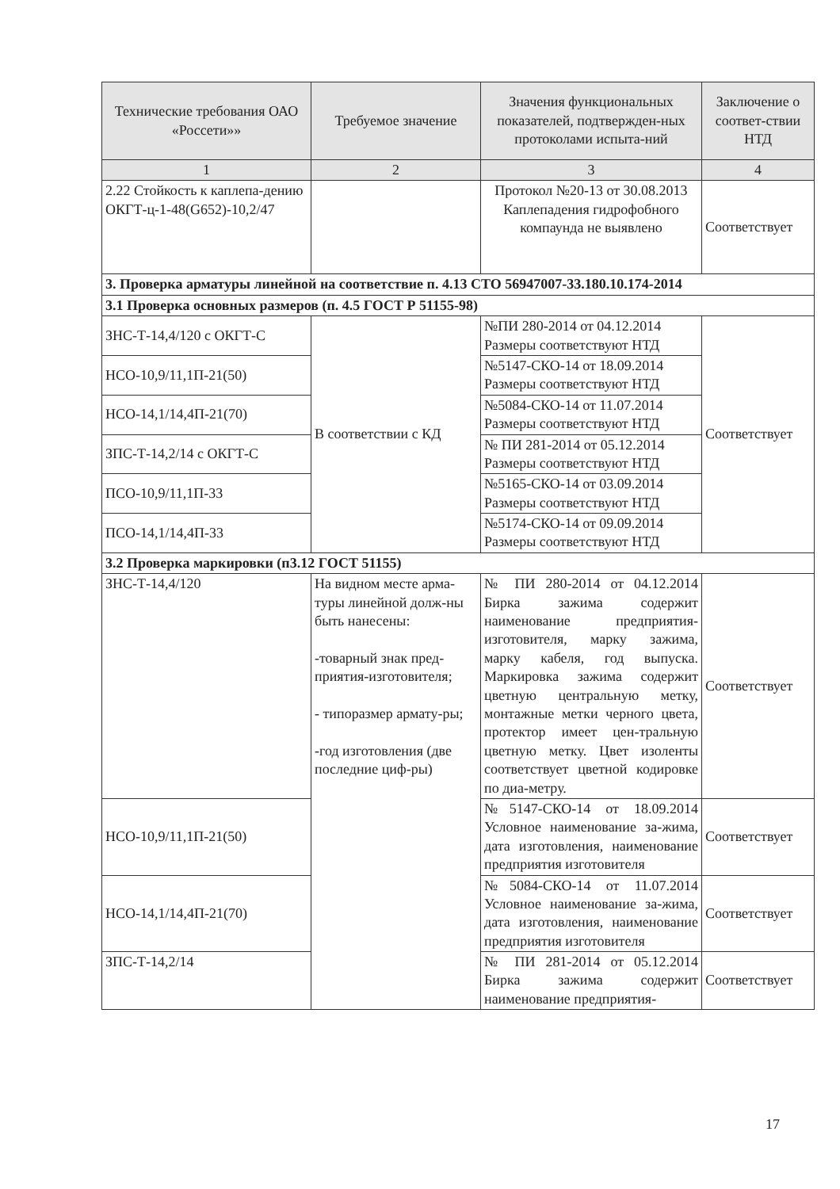| Технические требования ОАО «Россети»» | Требуемое значение | Значения функциональных показателей, подтвержден-ных протоколами испыта-ний | Заключение о соответ-ствии НТД |
| --- | --- | --- | --- |
| 1 | 2 | 3 | 4 |
| 2.22 Стойкость к каплепа-дению ОКГТ-ц-1-48(G652)-10,2/47 | | Протокол №20-13 от 30.08.2013 Каплепадения гидрофобного компаунда не выявлено | Соответствует |
| 3. Проверка арматуры линейной на соответствие п. 4.13 СТО 56947007-33.180.10.174-2014 | | | |
| 3.1 Проверка основных размеров (п. 4.5 ГОСТ Р 51155-98) | | | |
| ЗНС-Т-14,4/120 с ОКГТ-С | В соответствии с КД | №ПИ 280-2014 от 04.12.2014 Размеры соответствуют НТД | Соответствует |
| НСО-10,9/11,1П-21(50) | | №5147-СКО-14 от 18.09.2014 Размеры соответствуют НТД | |
| НСО-14,1/14,4П-21(70) | | №5084-СКО-14 от 11.07.2014 Размеры соответствуют НТД | |
| ЗПС-Т-14,2/14 с ОКГТ-С | | № ПИ 281-2014 от 05.12.2014 Размеры соответствуют НТД | |
| ПСО-10,9/11,1П-33 | | №5165-СКО-14 от 03.09.2014 Размеры соответствуют НТД | |
| ПСО-14,1/14,4П-33 | | №5174-СКО-14 от 09.09.2014 Размеры соответствуют НТД | |
| 3.2 Проверка маркировки (п3.12 ГОСТ 51155) | | | |
| ЗНС-Т-14,4/120 | На видном месте арма-туры линейной долж-ны быть нанесены: -товарный знак пред-приятия-изготовителя; - типоразмер армату-ры; -год изготовления (две последние циф-ры) | № ПИ 280-2014 от 04.12.2014 Бирка зажима содержит наименование предприятия-изготовителя, марку зажима, марку кабеля, год выпуска. Маркировка зажима содержит цветную центральную метку, монтажные метки черного цвета, протектор имеет цен-тральную цветную метку. Цвет изоленты соответствует цветной кодировке по диа-метру. | Соответствует |
| НСО-10,9/11,1П-21(50) | | №5147-СКО-14 от 18.09.2014 Условное наименование за-жима, дата изготовления, наименование предприятия изготовителя | Соответствует |
| НСО-14,1/14,4П-21(70) | | №5084-СКО-14 от 11.07.2014 Условное наименование за-жима, дата изготовления, наименование предприятия изготовителя | Соответствует |
| ЗПС-Т-14,2/14 | | № ПИ 281-2014 от 05.12.2014 Бирка зажима содержит наименование предприятия- | Соответствует |
17